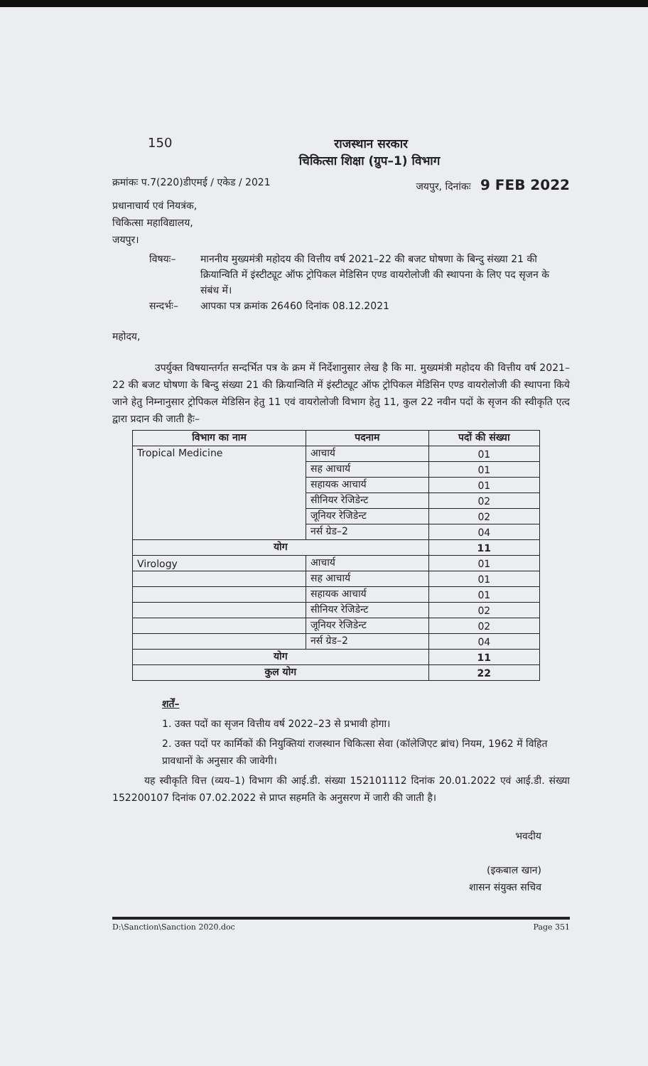150
राजस्थान सरकार
चिकित्सा शिक्षा (ग्रुप–1) विभाग
क्रमांकः प.7(220)डीएमई / एकेड / 2021 जयपुर, दिनांकः 9 FEB 2022
प्रधानाचार्य एवं नियत्रंक,
चिकित्सा महाविद्यालय,
जयपुर।
विषयः– माननीय मुख्यमंत्री महोदय की वित्तीय वर्ष 2021–22 की बजट घोषणा के बिन्दु संख्या 21 की क्रियान्विति में इंस्टीट्यूट ऑफ ट्रोपिकल मेडिसिन एण्ड वायरोलोजी की स्थापना के लिए पद सृजन के संबंध में।
सन्दर्भः– आपका पत्र क्रमांक 26460 दिनांक 08.12.2021
महोदय,
उपर्युक्त विषयान्तर्गत सन्दर्भित पत्र के क्रम में निर्देशानुसार लेख है कि मा. मुख्यमंत्री महोदय की वित्तीय वर्ष 2021–22 की बजट घोषणा के बिन्दु संख्या 21 की क्रियान्विति में इंस्टीट्यूट ऑफ ट्रोपिकल मेडिसिन एण्ड वायरोलोजी की स्थापना किये जाने हेतु निम्नानुसार ट्रोपिकल मेडिसिन हेतु 11 एवं वायरोलोजी विभाग हेतु 11, कुल 22 नवीन पदों के सृजन की स्वीकृति एत्द द्वारा प्रदान की जाती हैः–
| विभाग का नाम | पदनाम | पदों की संख्या |
| --- | --- | --- |
| Tropical Medicine | आचार्य | 01 |
| | सह आचार्य | 01 |
| | सहायक आचार्य | 01 |
| | सीनियर रेजिडेन्ट | 02 |
| | जूनियर रेजिडेन्ट | 02 |
| | नर्स ग्रेड–2 | 04 |
| योग | | 11 |
| Virology | आचार्य | 01 |
| | सह आचार्य | 01 |
| | सहायक आचार्य | 01 |
| | सीनियर रेजिडेन्ट | 02 |
| | जूनियर रेजिडेन्ट | 02 |
| | नर्स ग्रेड–2 | 04 |
| योग | | 11 |
| कुल योग | | 22 |
शर्तें–
1. उक्त पदों का सृजन वित्तीय वर्ष 2022–23 से प्रभावी होगा।
2. उक्त पदों पर कार्मिकों की नियुक्तियां राजस्थान चिकित्सा सेवा (कॉलेजिएट ब्रांच) नियम, 1962 में विहित प्रावधानों के अनुसार की जावेगी।
यह स्वीकृति वित्त (व्यय–1) विभाग की आई.डी. संख्या 152101112 दिनांक 20.01.2022 एवं आई.डी. संख्या 152200107 दिनांक 07.02.2022 से प्राप्त सहमति के अनुसरण में जारी की जाती है।
भवदीय
(इकबाल खान)
शासन संयुक्त सचिव
D:\Sanction\Sanction 2020.doc Page 351